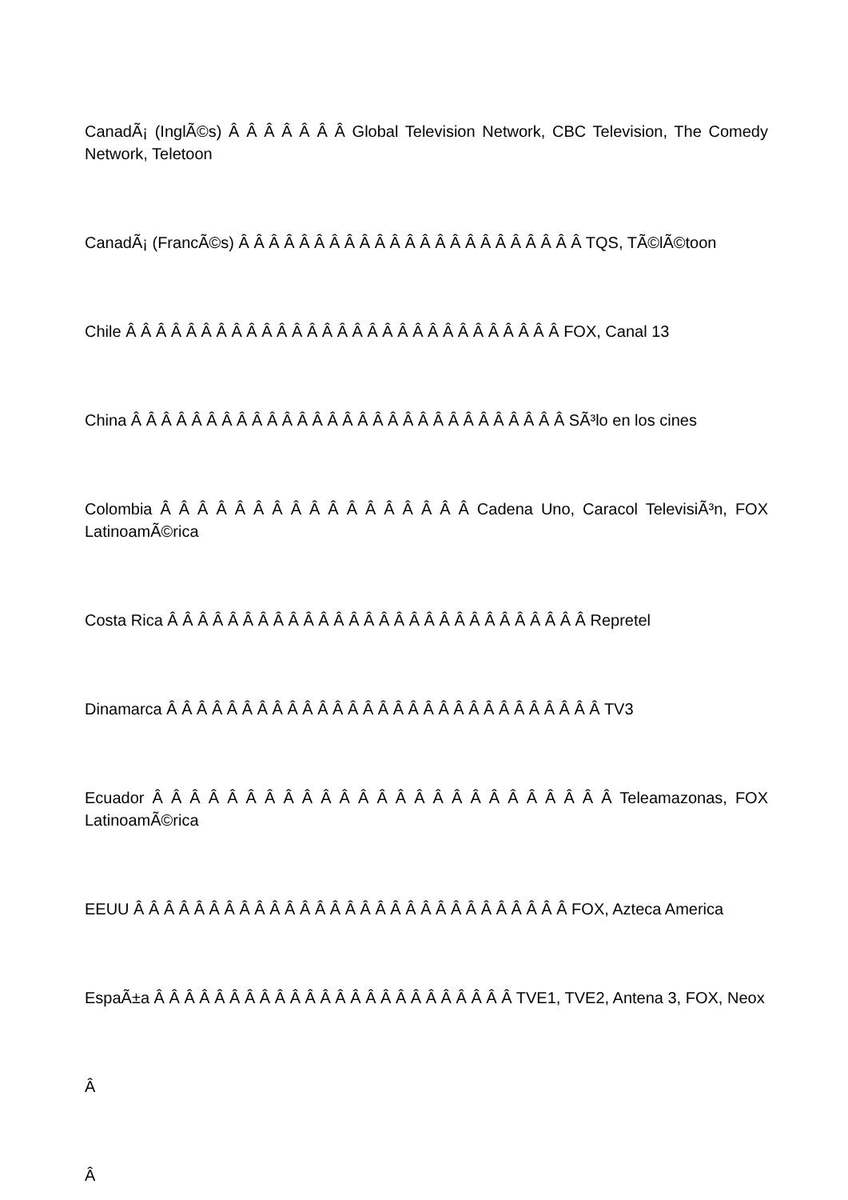CanadÃ¡ (InglÃ©s) Â Â Â Â Â Â Â Global Television Network, CBC Television, The Comedy Network, Teletoon
CanadÃ¡ (FrancÃ©s) Â Â Â Â Â Â Â Â Â Â Â Â Â Â Â Â Â Â Â Â Â Â Â TQS, TÃ©lÃ©toon
Chile Â Â Â Â Â Â Â Â Â Â Â Â Â Â Â Â Â Â Â Â Â Â Â Â Â Â Â Â Â FOX, Canal 13
China Â Â Â Â Â Â Â Â Â Â Â Â Â Â Â Â Â Â Â Â Â Â Â Â Â Â Â Â Â SÃ³lo en los cines
Colombia Â Â Â Â Â Â Â Â Â Â Â Â Â Â Â Â Â Cadena Uno, Caracol TelevisiÃ³n, FOX LatinoamÃ©rica
Costa Rica Â Â Â Â Â Â Â Â Â Â Â Â Â Â Â Â Â Â Â Â Â Â Â Â Â Â Â Â Repretel
Dinamarca Â Â Â Â Â Â Â Â Â Â Â Â Â Â Â Â Â Â Â Â Â Â Â Â Â Â Â Â Â TV3
Ecuador Â Â Â Â Â Â Â Â Â Â Â Â Â Â Â Â Â Â Â Â Â Â Â Â Â Teleamazonas, FOX LatinoamÃ©rica
EEUU Â Â Â Â Â Â Â Â Â Â Â Â Â Â Â Â Â Â Â Â Â Â Â Â Â Â Â Â Â FOX, Azteca America
EspaÃ±a Â Â Â Â Â Â Â Â Â Â Â Â Â Â Â Â Â Â Â Â Â Â Â Â TVE1, TVE2, Antena 3, FOX, Neox
Â
Â